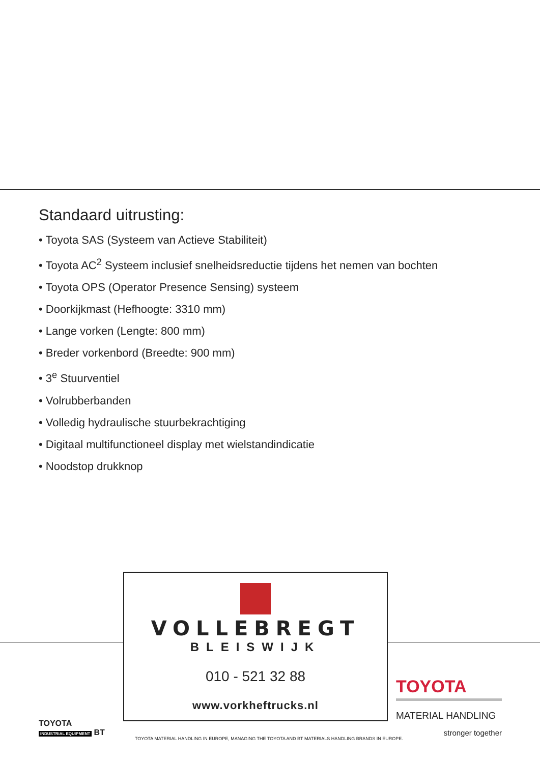Standaard uitrusting:
• Toyota SAS (Systeem van Actieve Stabiliteit)
• Toyota AC<sup>2</sup> Systeem inclusief snelheidsreductie tijdens het nemen van bochten
• Toyota OPS (Operator Presence Sensing) systeem
• Doorkijkmast (Hefhoogte: 3310 mm)
• Lange vorken (Lengte: 800 mm)
• Breder vorkenbord (Breedte: 900 mm)
• 3<sup>e</sup> Stuurventiel
• Volrubberbanden
• Volledig hydraulische stuurbekrachtiging
• Digitaal multifunctioneel display met wielstandindicatie
• Noodstop drukknop
VOLLEBREGT
BLEISWIJK
010 - 521 32 88
www.vorkheftrucks.nl
TOYOTA
INDUSTRIAL EQUIPMENT BT
TOYOTA
MATERIAL HANDLING
stronger together
TOYOTA MATERIAL HANDLING IN EUROPE, MANAGING THE TOYOTA AND BT MATERIALS HANDLING BRANDS IN EUROPE.